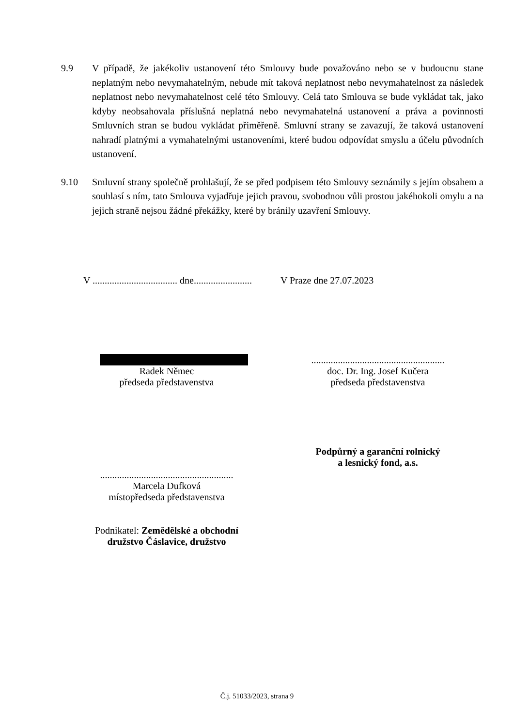9.9 V případě, že jakékoliv ustanovení této Smlouvy bude považováno nebo se v budoucnu stane neplatným nebo nevymahatelným, nebude mít taková neplatnost nebo nevymahatelnost za následek neplatnost nebo nevymahatelnost celé této Smlouvy. Celá tato Smlouva se bude vykládat tak, jako kdyby neobsahovala příslušná neplatná nebo nevymahatelná ustanovení a práva a povinnosti Smluvních stran se budou vykládat přiměřeně. Smluvní strany se zavazují, že taková ustanovení nahradí platnými a vymahatelnými ustanoveními, které budou odpovídat smyslu a účelu původních ustanovení.
9.10 Smluvní strany společně prohlašují, že se před podpisem této Smlouvy seznámily s jejím obsahem a souhlasí s ním, tato Smlouva vyjadřuje jejich pravou, svobodnou vůli prostou jakéhokoli omylu a na jejich straně nejsou žádné překážky, které by bránily uzavření Smlouvy.
V ................................... dne........................
V Praze dne 27.07.2023
Radek Němec
předseda představenstva
.......................................................
doc. Dr. Ing. Josef Kučera
předseda představenstva
.......................................................
Marcela Dufková
místopředseda představenstva
Podnikatel: Zemědělské a obchodní
družstvo Čáslavice, družstvo
Podpůrný a garanční rolnický
a lesnický fond, a.s.
Č.j. 51033/2023, strana 9